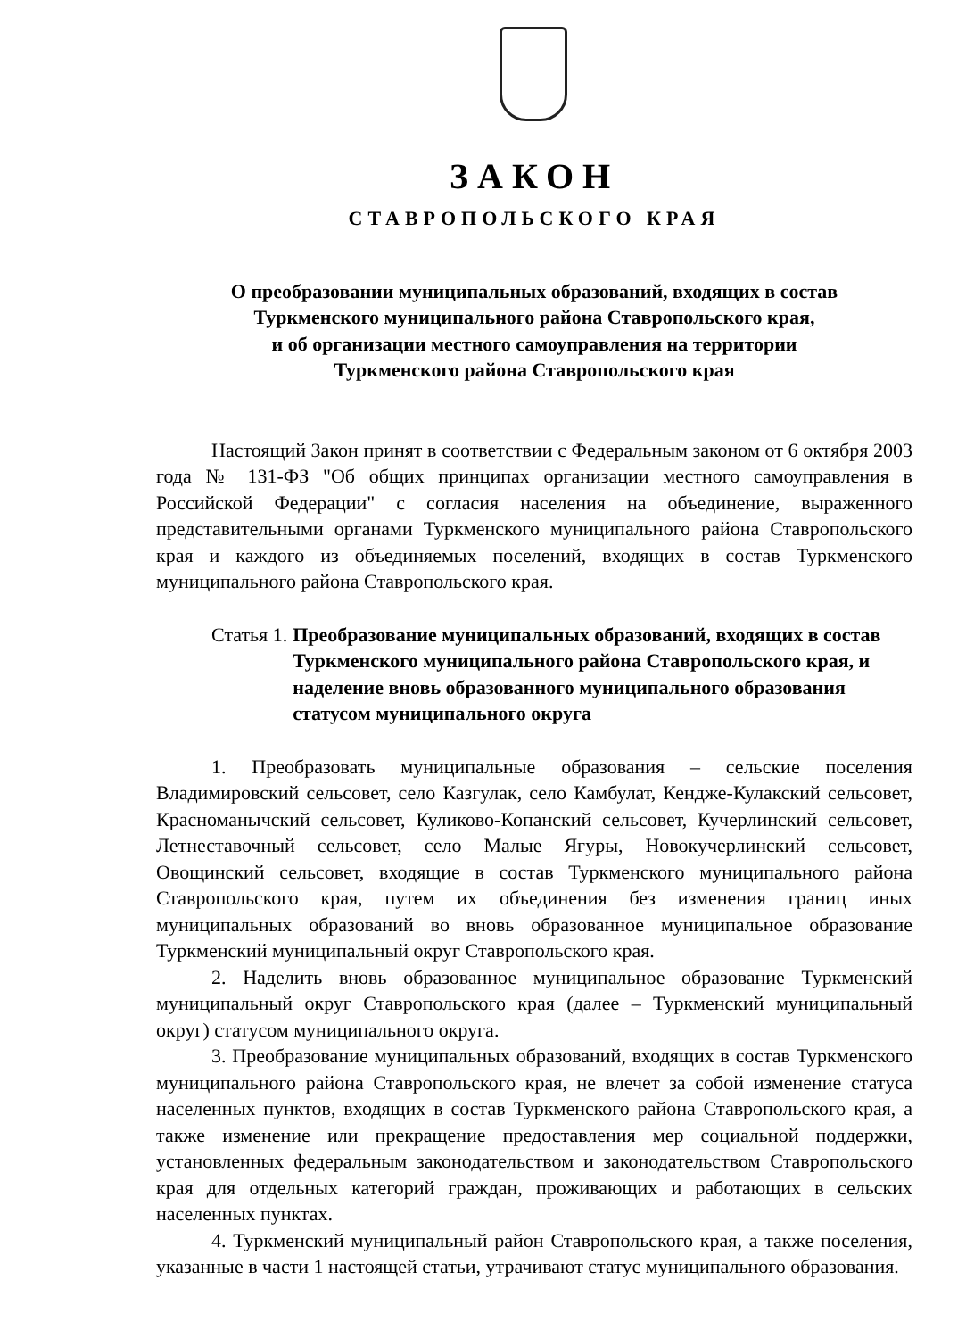ЗАКОН
СТАВРОПОЛЬСКОГО КРАЯ
О преобразовании муниципальных образований, входящих в состав
Туркменского муниципального района Ставропольского края,
и об организации местного самоуправления на территории
Туркменского района Ставропольского края
Настоящий Закон принят в соответствии с Федеральным законом от 6 октября 2003 года № 131-ФЗ "Об общих принципах организации местного самоуправления в Российской Федерации" с согласия населения на объединение, выраженного представительными органами Туркменского муниципального района Ставропольского края и каждого из объединяемых поселений, входящих в состав Туркменского муниципального района Ставропольского края.
Статья 1. Преобразование муниципальных образований, входящих в состав Туркменского муниципального района Ставропольского края, и наделение вновь образованного муниципального образования статусом муниципального округа
1. Преобразовать муниципальные образования – сельские поселения Владимировский сельсовет, село Казгулак, село Камбулат, Кендже-Кулакский сельсовет, Красноманычский сельсовет, Куликово-Копанский сельсовет, Кучерлинский сельсовет, Летнеставочный сельсовет, село Малые Ягуры, Новокучерлинский сельсовет, Овощинский сельсовет, входящие в состав Туркменского муниципального района Ставропольского края, путем их объединения без изменения границ иных муниципальных образований во вновь образованное муниципальное образование Туркменский муниципальный округ Ставропольского края.
2. Наделить вновь образованное муниципальное образование Туркменский муниципальный округ Ставропольского края (далее – Туркменский муниципальный округ) статусом муниципального округа.
3. Преобразование муниципальных образований, входящих в состав Туркменского муниципального района Ставропольского края, не влечет за собой изменение статуса населенных пунктов, входящих в состав Туркменского района Ставропольского края, а также изменение или прекращение предоставления мер социальной поддержки, установленных федеральным законодательством и законодательством Ставропольского края для отдельных категорий граждан, проживающих и работающих в сельских населенных пунктах.
4. Туркменский муниципальный район Ставропольского края, а также поселения, указанные в части 1 настоящей статьи, утрачивают статус муниципального образования.